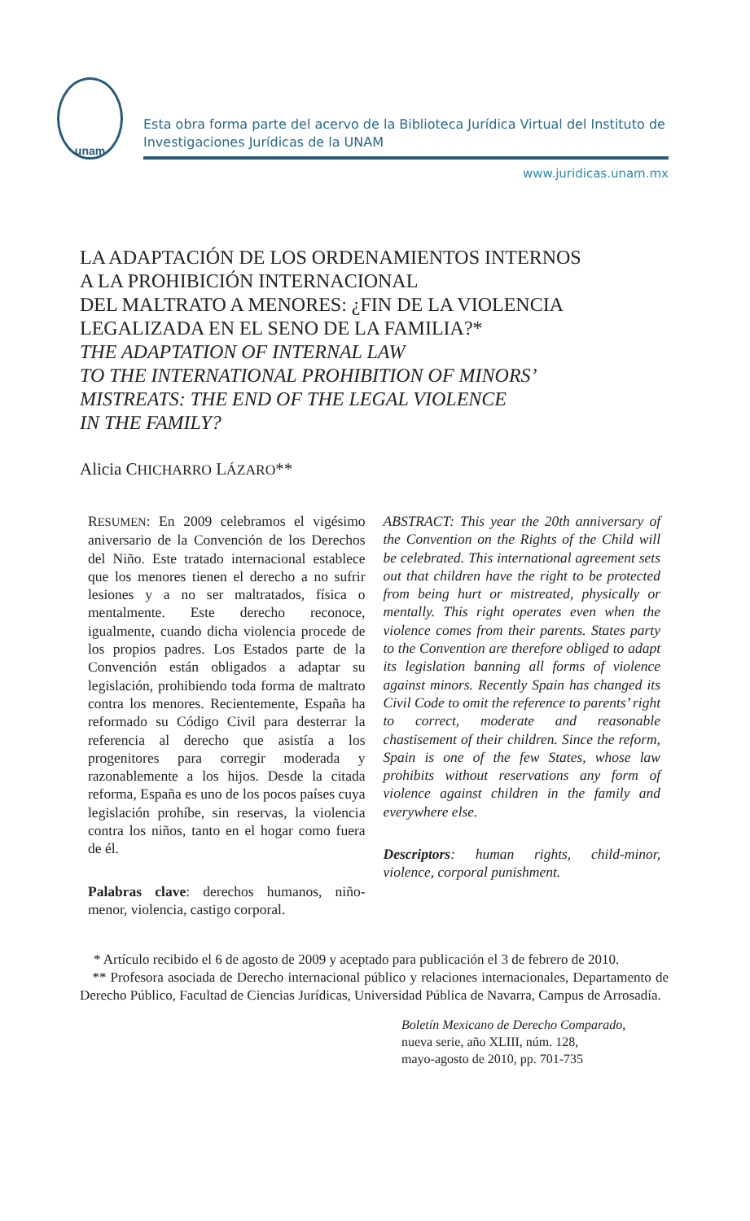unam
Esta obra forma parte del acervo de la Biblioteca Jurídica Virtual del Instituto de Investigaciones Jurídicas de la UNAM
www.juridicas.unam.mx
LA ADAPTACIÓN DE LOS ORDENAMIENTOS INTERNOS
A LA PROHIBICIÓN INTERNACIONAL
DEL MALTRATO A MENORES: ¿FIN DE LA VIOLENCIA
LEGALIZADA EN EL SENO DE LA FAMILIA?*
THE ADAPTATION OF INTERNAL LAW
TO THE INTERNATIONAL PROHIBITION OF MINORS’
MISTREATS: THE END OF THE LEGAL VIOLENCE
IN THE FAMILY?
Alicia CHICHARRO LÁZARO**
RESUMEN: En 2009 celebramos el vigésimo aniversario de la Convención de los Derechos del Niño. Este tratado internacional establece que los menores tienen el derecho a no sufrir lesiones y a no ser maltratados, física o mentalmente. Este derecho reconoce, igualmente, cuando dicha violencia procede de los propios padres. Los Estados parte de la Convención están obligados a adaptar su legislación, prohibiendo toda forma de maltrato contra los menores. Recientemente, España ha reformado su Código Civil para desterrar la referencia al derecho que asistía a los progenitores para corregir moderada y razonablemente a los hijos. Desde la citada reforma, España es uno de los pocos países cuya legislación prohíbe, sin reservas, la violencia contra los niños, tanto en el hogar como fuera de él.
Palabras clave: derechos humanos, niño-menor, violencia, castigo corporal.
ABSTRACT: This year the 20th anniversary of the Convention on the Rights of the Child will be celebrated. This international agreement sets out that children have the right to be protected from being hurt or mistreated, physically or mentally. This right operates even when the violence comes from their parents. States party to the Convention are therefore obliged to adapt its legislation banning all forms of violence against minors. Recently Spain has changed its Civil Code to omit the reference to parents’ right to correct, moderate and reasonable chastisement of their children. Since the reform, Spain is one of the few States, whose law prohibits without reservations any form of violence against children in the family and everywhere else.
Descriptors: human rights, child-minor, violence, corporal punishment.
* Artículo recibido el 6 de agosto de 2009 y aceptado para publicación el 3 de febrero de 2010.
** Profesora asociada de Derecho internacional público y relaciones internacionales, Departamento de Derecho Público, Facultad de Ciencias Jurídicas, Universidad Pública de Navarra, Campus de Arrosadía.
Boletín Mexicano de Derecho Comparado,
nueva serie, año XLIII, núm. 128,
mayo-agosto de 2010, pp. 701-735